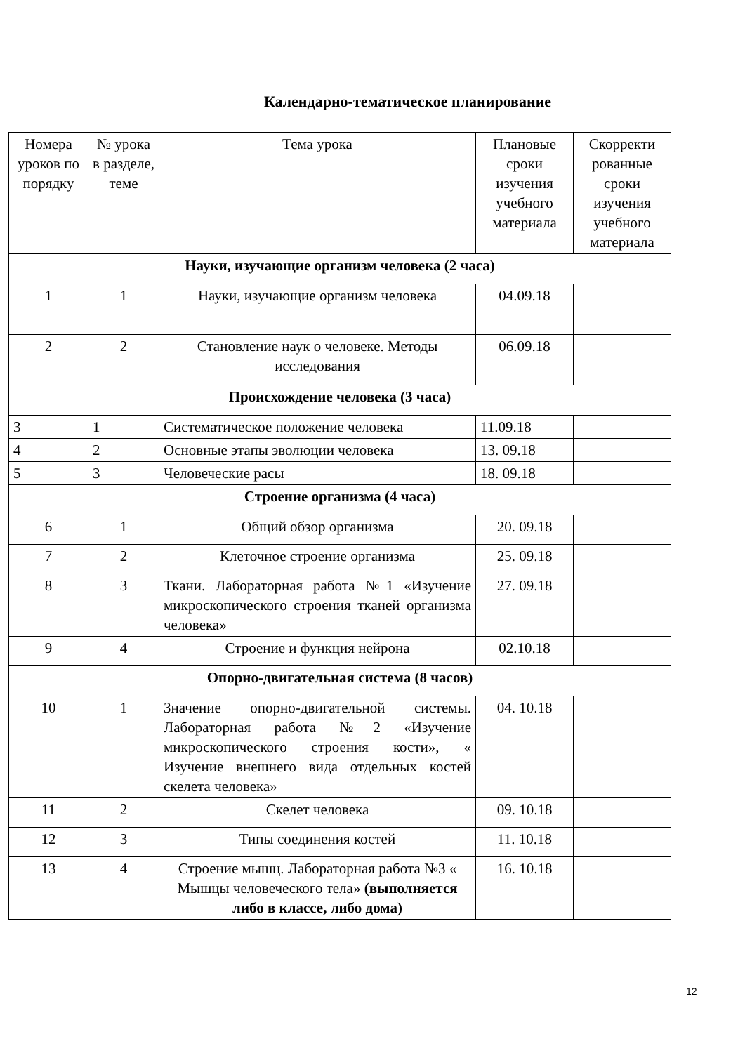Календарно-тематическое планирование
| Номера уроков по порядку | № урока в разделе, теме | Тема урока | Плановые сроки изучения учебного материала | Скорректи рованные сроки изучения учебного материала |
| --- | --- | --- | --- | --- |
| Науки, изучающие организм человека (2 часа) | | | | |
| 1 | 1 | Науки, изучающие организм человека | 04.09.18 | |
| 2 | 2 | Становление наук о человеке. Методы исследования | 06.09.18 | |
| Происхождение человека (3 часа) | | | | |
| 3 | 1 | Систематическое положение человека | 11.09.18 | |
| 4 | 2 | Основные этапы эволюции человека | 13. 09.18 | |
| 5 | 3 | Человеческие расы | 18. 09.18 | |
| Строение организма (4 часа) | | | | |
| 6 | 1 | Общий обзор организма | 20. 09.18 | |
| 7 | 2 | Клеточное строение организма | 25. 09.18 | |
| 8 | 3 | Ткани. Лабораторная работа №1 «Изучение микроскопического строения тканей организма человека» | 27. 09.18 | |
| 9 | 4 | Строение и функция нейрона | 02.10.18 | |
| Опорно-двигательная система (8 часов) | | | | |
| 10 | 1 | Значение опорно-двигательной системы. Лабораторная работа №2 «Изучение микроскопического строения кости», « Изучение внешнего вида отдельных костей скелета человека» | 04. 10.18 | |
| 11 | 2 | Скелет человека | 09. 10.18 | |
| 12 | 3 | Типы соединения костей | 11. 10.18 | |
| 13 | 4 | Строение мышц. Лабораторная работа №3 « Мышцы человеческого тела» (выполняется либо в классе, либо дома) | 16. 10.18 | |
12